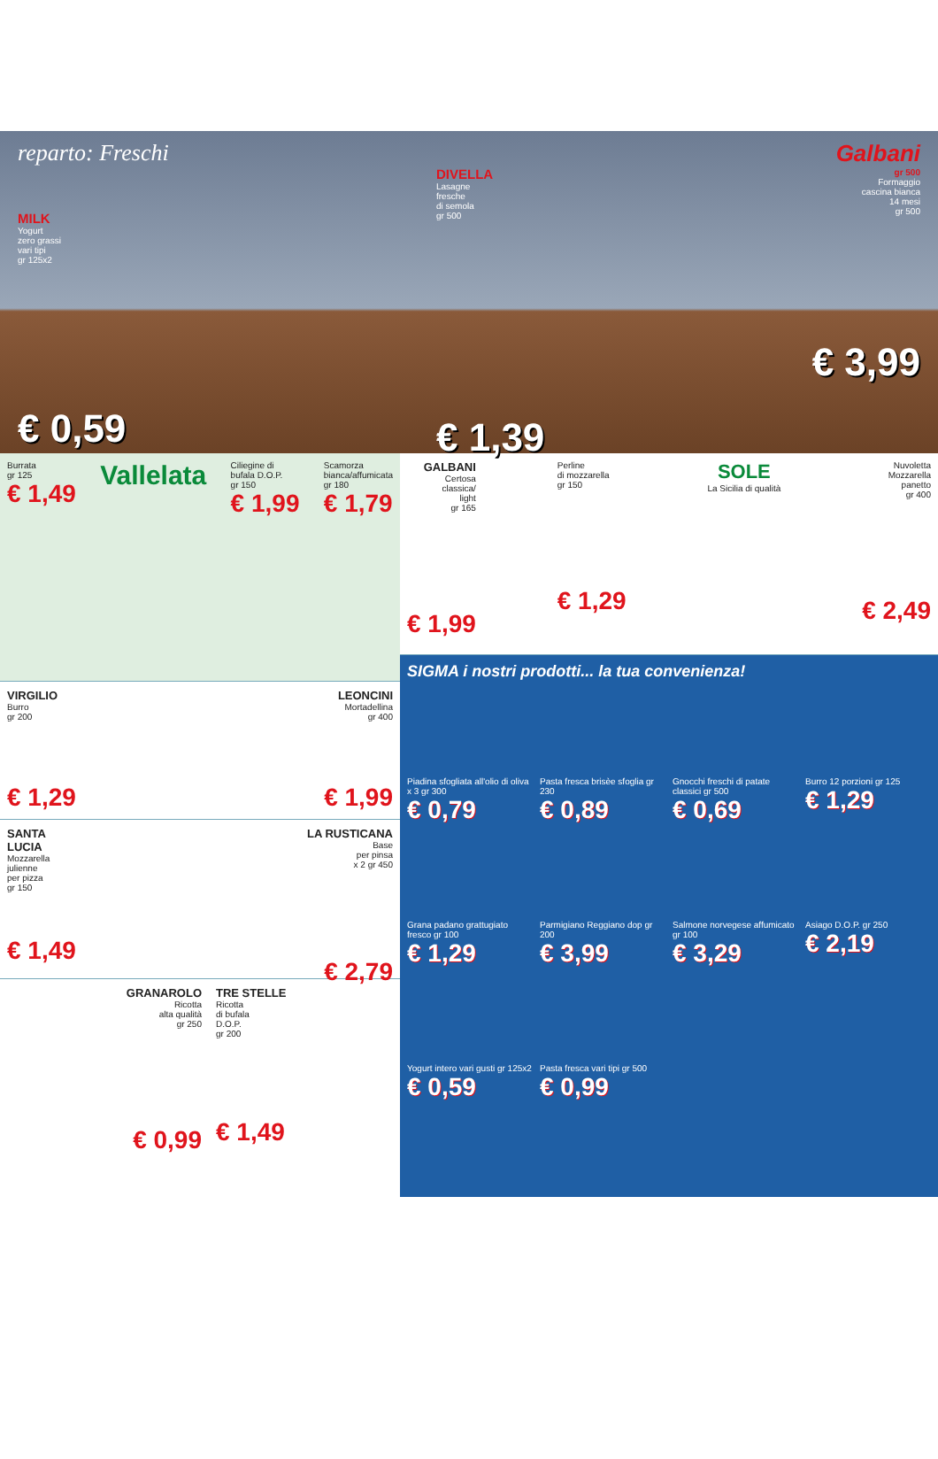reparto: Freschi
MILK
Yogurt
zero grassi
vari tipi
gr 125x2
€ 0,59
DIVELLA
Lasagne
fresche
di semola
gr 500
€ 1,39
Galbani
gr 500
Formaggio
cascina bianca
14 mesi
gr 500
€ 3,99
Burrata
gr 125
€ 1,49
Vallelata
Ciliegine di
bufala D.O.P.
gr 150
€ 1,99
Scamorza
bianca/affumicata
gr 180
€ 1,79
VIRGILIO
Burro
gr 200
€ 1,29
LEONCINI
Mortadellina
gr 400
€ 1,99
SANTA
LUCIA
Mozzarella
julienne
per pizza
gr 150
€ 1,49
LA RUSTICANA
Base
per pinsa
x 2 gr 450
€ 2,79
GRANAROLO
Ricotta
alta qualità
gr 250
€ 0,99
TRE STELLE
Ricotta
di bufala
D.O.P.
gr 200
€ 1,49
GALBANI
Certosa
classica/
light
gr 165
€ 1,99
Perline
di mozzarella
gr 150
€ 1,29
SOLE
La Sicilia di qualità
Nuvoletta
Mozzarella
panetto
gr 400
€ 2,49
SIGMA i nostri prodotti... la tua convenienza!
Piadina sfogliata all'olio di oliva x 3 gr 300
€ 0,79
Pasta fresca brisèe sfoglia gr 230
€ 0,89
Gnocchi freschi di patate classici gr 500
€ 0,69
Burro 12 porzioni gr 125
€ 1,29
Grana padano grattugiato fresco gr 100
€ 1,29
Parmigiano Reggiano dop gr 200
€ 3,99
Salmone norvegese affumicato gr 100
€ 3,29
Asiago D.O.P. gr 250
€ 2,19
Yogurt intero vari gusti gr 125x2
€ 0,59
Pasta fresca vari tipi gr 500
€ 0,99